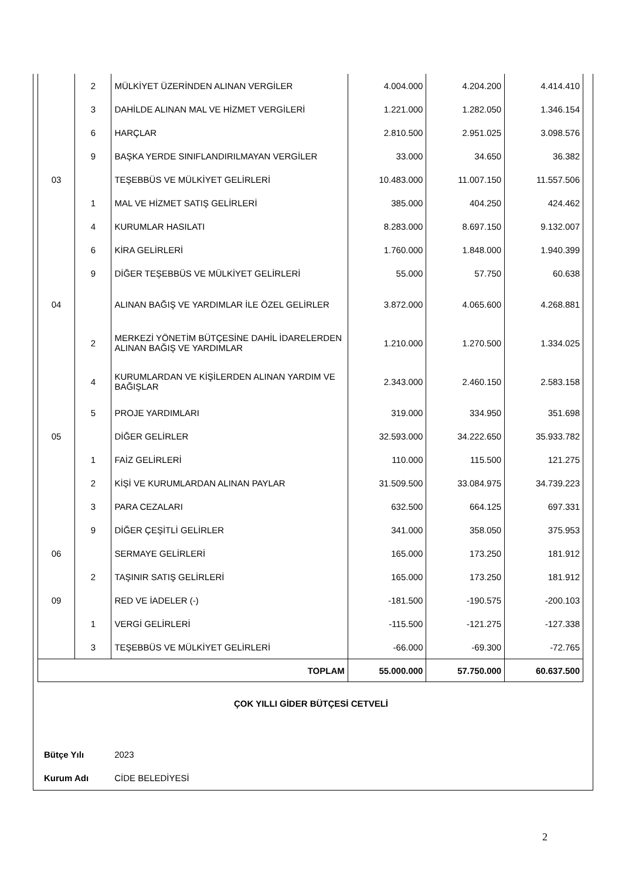| | 2 | MÜLKİYET ÜZERİNDEN ALINAN VERGİLER | 4.004.000 | 4.204.200 | 4.414.410 |
| | 3 | DAHİLDE ALINAN MAL VE HİZMET VERGİLERİ | 1.221.000 | 1.282.050 | 1.346.154 |
| | 6 | HARÇLAR | 2.810.500 | 2.951.025 | 3.098.576 |
| | 9 | BAŞKA YERDE SINIFLANDIRILMAYAN VERGİLER | 33.000 | 34.650 | 36.382 |
| 03 | | TEŞEBBÜS VE MÜLKİYET GELİRLERİ | 10.483.000 | 11.007.150 | 11.557.506 |
| | 1 | MAL VE HİZMET SATIŞ GELİRLERİ | 385.000 | 404.250 | 424.462 |
| | 4 | KURUMLAR HASILATI | 8.283.000 | 8.697.150 | 9.132.007 |
| | 6 | KİRA GELİRLERİ | 1.760.000 | 1.848.000 | 1.940.399 |
| | 9 | DİĞER TEŞEBBÜS VE MÜLKİYET GELİRLERİ | 55.000 | 57.750 | 60.638 |
| 04 | | ALINAN BAĞIŞ VE YARDIMLAR İLE ÖZEL GELİRLER | 3.872.000 | 4.065.600 | 4.268.881 |
| | 2 | MERKEZİ YÖNETİM BÜTÇESİNE DAHİL İDARELERDEN ALINAN BAĞIŞ VE YARDIMLAR | 1.210.000 | 1.270.500 | 1.334.025 |
| | 4 | KURUMLARDAN VE KİŞİLERDEN ALINAN YARDIM VE BAĞIŞLAR | 2.343.000 | 2.460.150 | 2.583.158 |
| | 5 | PROJE YARDIMLARI | 319.000 | 334.950 | 351.698 |
| 05 | | DİĞER GELİRLER | 32.593.000 | 34.222.650 | 35.933.782 |
| | 1 | FAİZ GELİRLERİ | 110.000 | 115.500 | 121.275 |
| | 2 | KİŞİ VE KURUMLARDAN ALINAN PAYLAR | 31.509.500 | 33.084.975 | 34.739.223 |
| | 3 | PARA CEZALARI | 632.500 | 664.125 | 697.331 |
| | 9 | DİĞER ÇEŞİTLİ GELİRLER | 341.000 | 358.050 | 375.953 |
| 06 | | SERMAYE GELİRLERİ | 165.000 | 173.250 | 181.912 |
| | 2 | TAŞINIR SATIŞ GELİRLERİ | 165.000 | 173.250 | 181.912 |
| 09 | | RED VE İADELER (-) | -181.500 | -190.575 | -200.103 |
| | 1 | VERGİ GELİRLERİ | -115.500 | -121.275 | -127.338 |
| | 3 | TEŞEBBÜS VE MÜLKİYET GELİRLERİ | -66.000 | -69.300 | -72.765 |
| TOPLAM | | | 55.000.000 | 57.750.000 | 60.637.500 |
ÇOK YILLI GİDER BÜTÇESİ CETVELİ
Bütçe Yılı 2023
Kurum Adı CİDE BELEDİYESİ
2